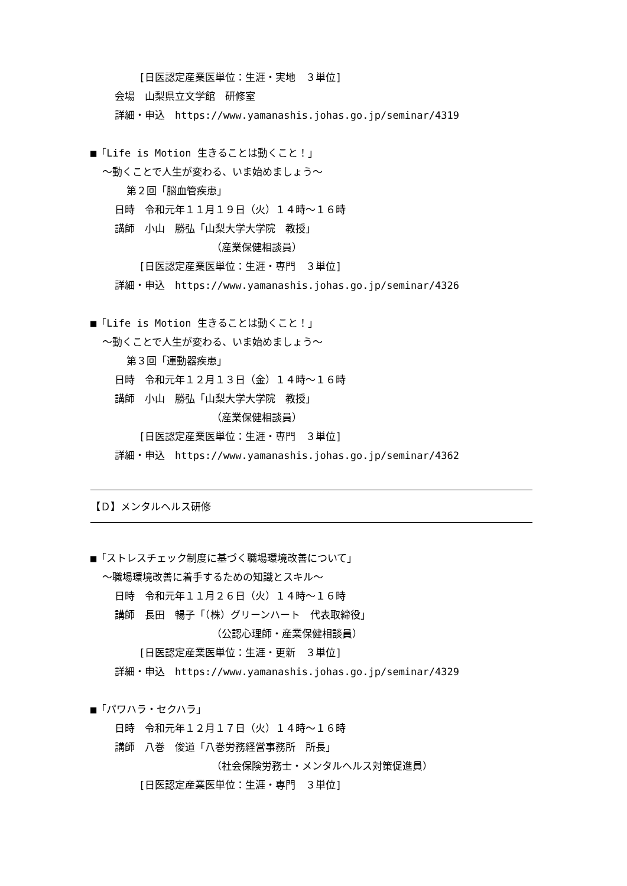[日医認定産業医単位：生涯・実地　３単位]
会場　山梨県立文学館　研修室
詳細・申込　https://www.yamanashis.johas.go.jp/seminar/4319
■「Life is Motion 生きることは動くこと！」
～動くことで人生が変わる、いま始めましょう～
第２回「脳血管疾患」
日時　令和元年１１月１９日（火）１４時～１６時
講師　小山　勝弘「山梨大学大学院　教授」
（産業保健相談員）
[日医認定産業医単位：生涯・専門　３単位]
詳細・申込　https://www.yamanashis.johas.go.jp/seminar/4326
■「Life is Motion 生きることは動くこと！」
～動くことで人生が変わる、いま始めましょう～
第３回「運動器疾患」
日時　令和元年１２月１３日（金）１４時～１６時
講師　小山　勝弘「山梨大学大学院　教授」
（産業保健相談員）
[日医認定産業医単位：生涯・専門　３単位]
詳細・申込　https://www.yamanashis.johas.go.jp/seminar/4362
【Ｄ】メンタルヘルス研修
■「ストレスチェック制度に基づく職場環境改善について」
～職場環境改善に着手するための知識とスキル～
日時　令和元年１１月２６日（火）１４時～１６時
講師　長田　暢子「（株）グリーンハート　代表取締役」
（公認心理師・産業保健相談員）
[日医認定産業医単位：生涯・更新　３単位]
詳細・申込　https://www.yamanashis.johas.go.jp/seminar/4329
■「パワハラ・セクハラ」
日時　令和元年１２月１７日（火）１４時～１６時
講師　八巻　俊道「八巻労務経営事務所　所長」
（社会保険労務士・メンタルヘルス対策促進員）
[日医認定産業医単位：生涯・専門　３単位]